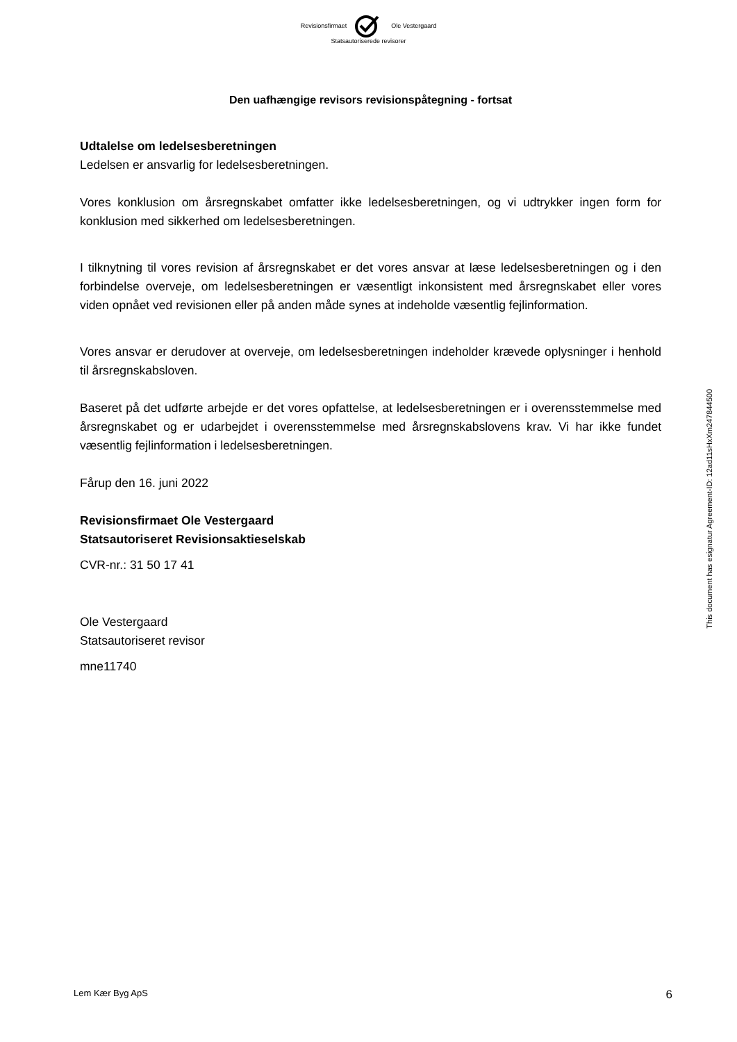Revisionsfirmaet Ole Vestergaard
Statsautoriserede revisorer
Den uafhængige revisors revisionspåtegning - fortsat
Udtalelse om ledelsesberetningen
Ledelsen er ansvarlig for ledelsesberetningen.
Vores konklusion om årsregnskabet omfatter ikke ledelsesberetningen, og vi udtrykker ingen form for konklusion med sikkerhed om ledelsesberetningen.
I tilknytning til vores revision af årsregnskabet er det vores ansvar at læse ledelsesberetningen og i den forbindelse overveje, om ledelsesberetningen er væsentligt inkonsistent med årsregnskabet eller vores viden opnået ved revisionen eller på anden måde synes at indeholde væsentlig fejlinformation.
Vores ansvar er derudover at overveje, om ledelsesberetningen indeholder krævede oplysninger i henhold til årsregnskabsloven.
Baseret på det udførte arbejde er det vores opfattelse, at ledelsesberetningen er i overensstemmelse med årsregnskabet og er udarbejdet i overensstemmelse med årsregnskabslovens krav. Vi har ikke fundet væsentlig fejlinformation i ledelsesberetningen.
Fårup den 16. juni 2022
Revisionsfirmaet Ole Vestergaard
Statsautoriseret Revisionsaktieselskab
CVR-nr.: 31 50 17 41
Ole Vestergaard
Statsautoriseret revisor
mne11740
This document has esignatur Agreement-ID: 12ad11sHxXm247844500
Lem Kær Byg ApS 6